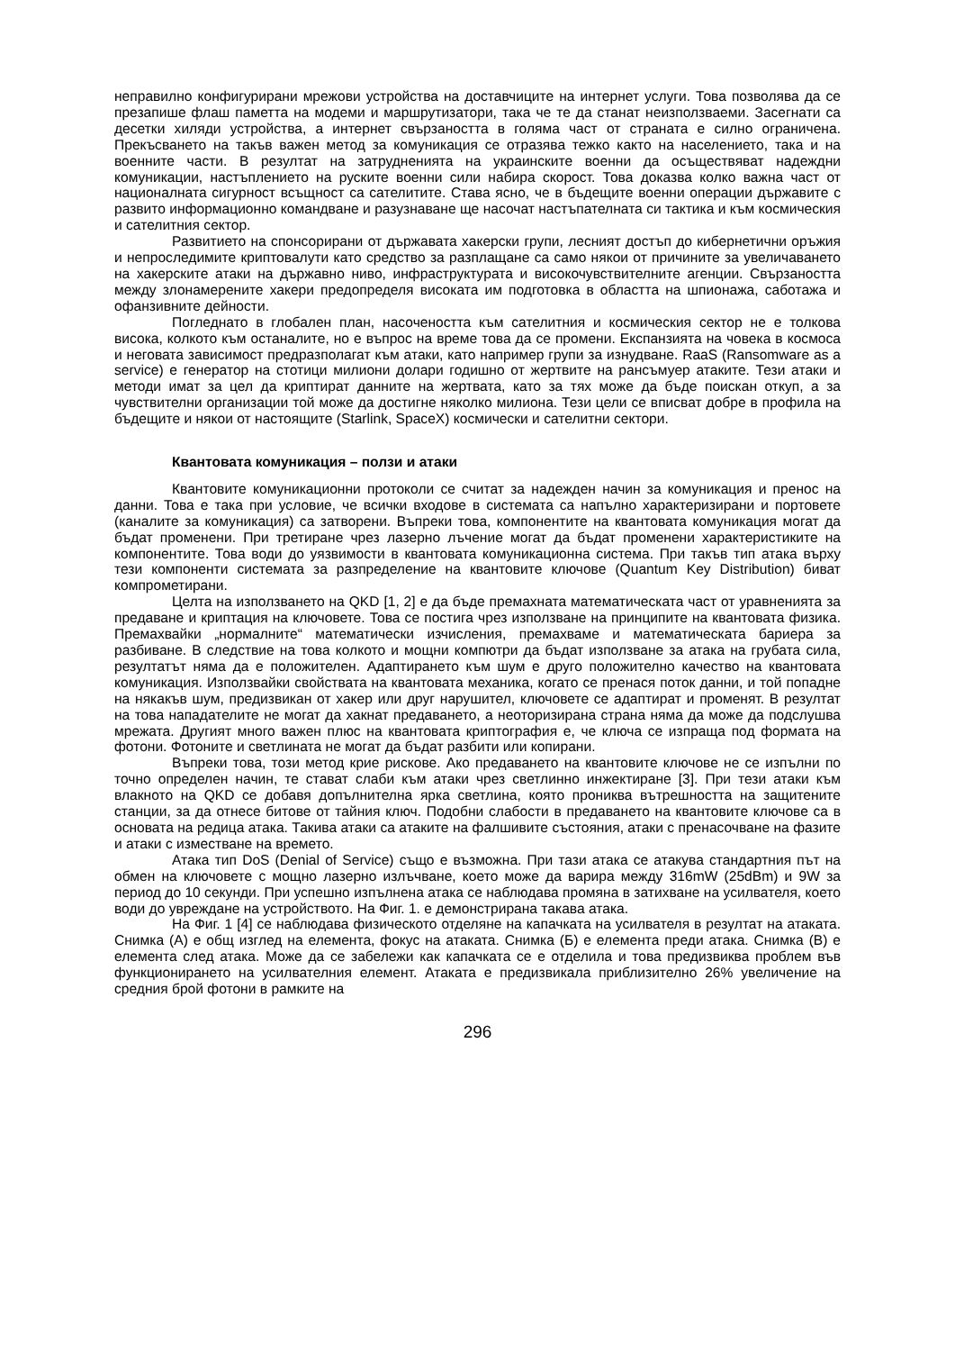неправилно конфигурирани мрежови устройства на доставчиците на интернет услуги. Това позволява да се презапише флаш паметта на модеми и маршрутизатори, така че те да станат неизползваеми. Засегнати са десетки хиляди устройства, а интернет свързаността в голяма част от страната е силно ограничена. Прекъсването на такъв важен метод за комуникация се отразява тежко както на населението, така и на военните части. В резултат на затрудненията на украинските военни да осъществяват надеждни комуникации, настъплението на руските военни сили набира скорост. Това доказва колко важна част от националната сигурност всъщност са сателитите. Става ясно, че в бъдещите военни операции държавите с развито информационно командване и разузнаване ще насочат настъпателната си тактика и към космическия и сателитния сектор.
Развитието на спонсорирани от държавата хакерски групи, лесният достъп до кибернетични оръжия и непроследимите криптовалути като средство за разплащане са само някои от причините за увеличаването на хакерските атаки на държавно ниво, инфраструктурата и високочувствителните агенции. Свързаността между злонамерените хакери предопределя високата им подготовка в областта на шпионажа, саботажа и офанзивните дейности.
Погледнато в глобален план, насочеността към сателитния и космическия сектор не е толкова висока, колкото към останалите, но е въпрос на време това да се промени. Експанзията на човека в космоса и неговата зависимост предразполагат към атаки, като например групи за изнудване. RaaS (Ransomware as a service) е генератор на стотици милиони долари годишно от жертвите на рансъмуер атаките. Тези атаки и методи имат за цел да криптират данните на жертвата, като за тях може да бъде поискан откуп, а за чувствителни организации той може да достигне няколко милиона. Тези цели се вписват добре в профила на бъдещите и някои от настоящите (Starlink, SpaceX) космически и сателитни сектори.
Квантовата комуникация – ползи и атаки
Квантовите комуникационни протоколи се считат за надежден начин за комуникация и пренос на данни. Това е така при условие, че всички входове в системата са напълно характеризирани и портовете (каналите за комуникация) са затворени. Въпреки това, компонентите на квантовата комуникация могат да бъдат променени. При третиране чрез лазерно лъчение могат да бъдат променени характеристиките на компонентите. Това води до уязвимости в квантовата комуникационна система. При такъв тип атака върху тези компоненти системата за разпределение на квантовите ключове (Quantum Key Distribution) биват компрометирани.
Целта на използването на QKD [1, 2] е да бъде премахната математическата част от уравненията за предаване и криптация на ключовете. Това се постига чрез използване на принципите на квантовата физика. Премахвайки „нормалните“ математически изчисления, премахваме и математическата бариера за разбиване. В следствие на това колкото и мощни компютри да бъдат използване за атака на грубата сила, резултатът няма да е положителен. Адаптирането към шум е друго положително качество на квантовата комуникация. Използвайки свойствата на квантовата механика, когато се пренася поток данни, и той попадне на някакъв шум, предизвикан от хакер или друг нарушител, ключовете се адаптират и променят. В резултат на това нападателите не могат да хакнат предаването, а неоторизирана страна няма да може да подслушва мрежата. Другият много важен плюс на квантовата криптография е, че ключа се изпраща под формата на фотони. Фотоните и светлината не могат да бъдат разбити или копирани.
Въпреки това, този метод крие рискове. Ако предаването на квантовите ключове не се изпълни по точно определен начин, те стават слаби към атаки чрез светлинно инжектиране [3]. При тези атаки към влакното на QKD се добавя допълнителна ярка светлина, която прониква вътрешността на защитените станции, за да отнесе битове от тайния ключ. Подобни слабости в предаването на квантовите ключове са в основата на редица атака. Такива атаки са атаките на фалшивите състояния, атаки с пренасочване на фазите и атаки с изместване на времето.
Атака тип DoS (Denial of Service) също е възможна. При тази атака се атакува стандартния път на обмен на ключовете с мощно лазерно излъчване, което може да варира между 316mW (25dBm) и 9W за период до 10 секунди. При успешно изпълнена атака се наблюдава промяна в затихване на усилвателя, което води до увреждане на устройството. На Фиг. 1. е демонстрирана такава атака.
На Фиг. 1 [4] се наблюдава физическото отделяне на капачката на усилвателя в резултат на атаката. Снимка (А) е общ изглед на елемента, фокус на атаката. Снимка (Б) е елемента преди атака. Снимка (В) е елемента след атака. Може да се забележи как капачката се е отделила и това предизвиква проблем във функционирането на усилвателния елемент. Атаката е предизвикала приблизително 26% увеличение на средния брой фотони в рамките на
296